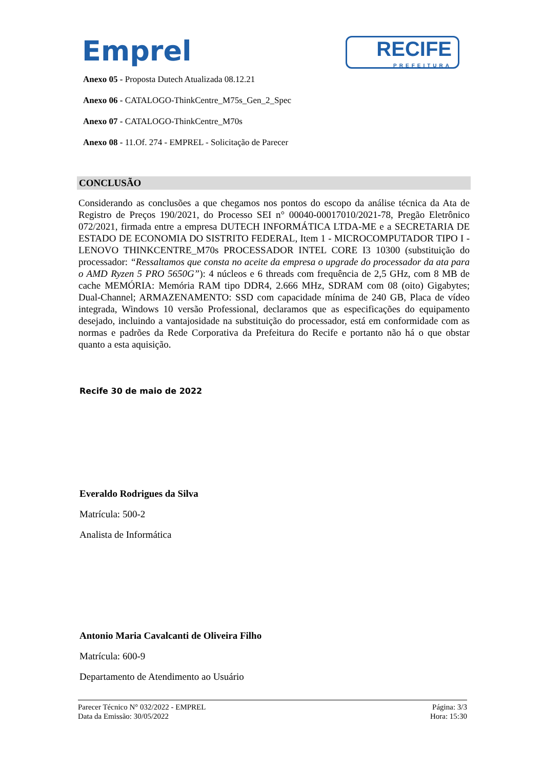Emprel
RECIFE
PREFEITURA
Anexo 05 - Proposta Dutech Atualizada 08.12.21
Anexo 06 - CATALOGO-ThinkCentre_M75s_Gen_2_Spec
Anexo 07 - CATALOGO-ThinkCentre_M70s
Anexo 08 - 11.Of. 274 - EMPREL - Solicitação de Parecer
CONCLUSÃO
Considerando as conclusões a que chegamos nos pontos do escopo da análise técnica da Ata de Registro de Preços 190/2021, do Processo SEI n° 00040-00017010/2021-78, Pregão Eletrônico 072/2021, firmada entre a empresa DUTECH INFORMÁTICA LTDA-ME e a SECRETARIA DE ESTADO DE ECONOMIA DO SISTRITO FEDERAL, Item 1 - MICROCOMPUTADOR TIPO I - LENOVO THINKCENTRE_M70s PROCESSADOR INTEL CORE I3 10300 (substituição do processador: “Ressaltamos que consta no aceite da empresa o upgrade do processador da ata para o AMD Ryzen 5 PRO 5650G”): 4 núcleos e 6 threads com frequência de 2,5 GHz, com 8 MB de cache MEMÓRIA: Memória RAM tipo DDR4, 2.666 MHz, SDRAM com 08 (oito) Gigabytes; Dual-Channel; ARMAZENAMENTO: SSD com capacidade mínima de 240 GB, Placa de vídeo integrada, Windows 10 versão Professional, declaramos que as especificações do equipamento desejado, incluindo a vantajosidade na substituição do processador, está em conformidade com as normas e padrões da Rede Corporativa da Prefeitura do Recife e portanto não há o que obstar quanto a esta aquisição.
Recife 30 de maio de 2022
Everaldo Rodrigues da Silva
Matrícula: 500-2
Analista de Informática
Antonio Maria Cavalcanti de Oliveira Filho
Matrícula: 600-9
Departamento de Atendimento ao Usuário
Parecer Técnico N° 032/2022 - EMPREL
Data da Emissão: 30/05/2022
Página: 3/3
Hora: 15:30